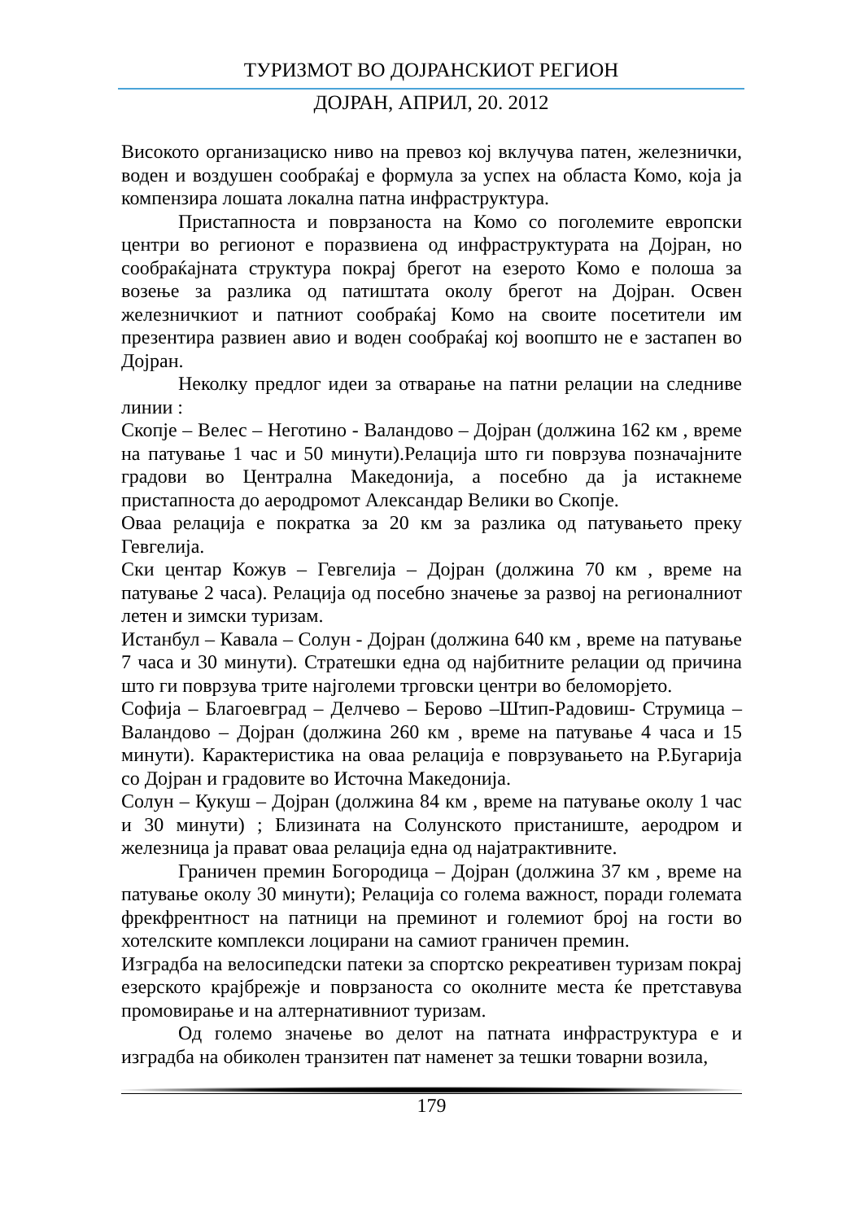ТУРИЗМОТ ВО ДОЈРАНСКИОТ РЕГИОН
ДОЈРАН, АПРИЛ, 20. 2012
Високото организациско ниво на превоз кој вклучува патен, железнички, воден и воздушен сообраќај е формула за успех на областа Комо, која ја компензира лошата локална патна инфраструктура.
Пристапноста и поврзаноста на Комо со поголемите европски центри во регионот е поразвиена од инфраструктурата на Дојран, но сообраќајната структура покрај брегот на езерото Комо е полоша за возење за разлика од патиштата околу брегот на Дојран. Освен железничкиот и патниот сообраќај Комо на своите посетители им презентира развиен авио и воден сообраќај кој воопшто не е застапен во Дојран.
Неколку предлог идеи за отварање на патни релации на следниве линии :
Скопје – Велес – Неготино - Валандово – Дојран (должина 162 км , време на патување 1 час и 50 минути).Релација што ги поврзува позначајните градови во Централна Македонија, а посебно да ја истакнеме пристапноста до аеродромот Александар Велики во Скопје.
Оваа релација е пократка за 20 км за разлика од патувањето преку Гевгелија.
Ски центар Кожув – Гевгелија – Дојран (должина 70 км , време на патување 2 часа). Релација од посебно значење за развој на регионалниот летен и зимски туризам.
Истанбул – Кавала – Солун - Дојран (должина 640 км , време на патување 7 часа и 30 минути). Стратешки една од најбитните релации од причина што ги поврзува трите најголеми трговски центри во беломорјето.
Софија – Благоевград – Делчево – Берово –Штип-Радовиш- Струмица – Валандово – Дојран (должина 260 км , време на патување 4 часа и 15 минути). Карактеристика на оваа релација е поврзувањето на Р.Бугарија со Дојран и градовите во Источна Македонија.
Солун – Кукуш – Дојран (должина 84 км , време на патување околу 1 час и 30 минути) ; Близината на Солунското пристаниште, аеродром и железница ја прават оваа релација една од најатрактивните.
Граничен премин Богородица – Дојран (должина 37 км , време на патување околу 30 минути); Релација со голема важност, поради големата фрекфрентност на патници на преминот и големиот број на гости во хотелските комплекси лоцирани на самиот граничен премин.
Изградба на велосипедски патеки за спортско рекреативен туризам покрај езерското крајбрежје и поврзаноста со околните места ќе претставува промовирање и на алтернативниот туризам.
Од големо значење во делот на патната инфраструктура е и изградба на обиколен транзитен пат наменет за тешки товарни возила,
179